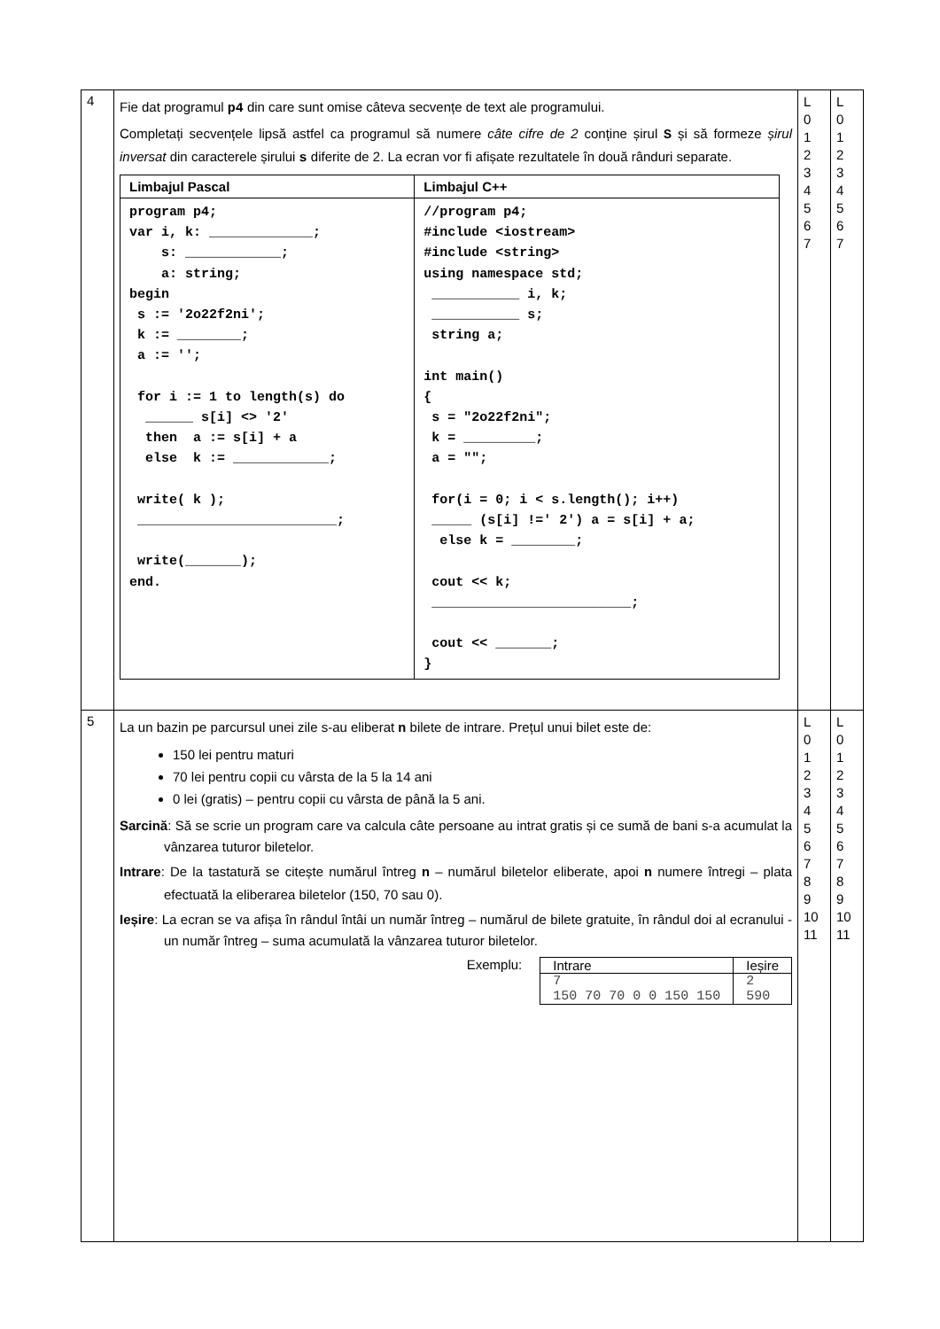| 4 | Fie dat programul p4 din care sunt omise câteva secvențe de text ale programului. Completați secvențele lipsă astfel ca programul să numere câte cifre de 2 conține șirul S și să formeze șirul inversat din caracterele șirului s diferite de 2. La ecran vor fi afișate rezultatele în două rânduri separate. / Limbajul Pascal / Limbajul C++ / / --- / --- / / program p4; var i, k: _____________; s: ____________; a: string; begin s := '2o22f2ni'; k := ________; a := ''; for i := 1 to length(s) do ______ s[i] <> '2' then a := s[i] + a else k := ____________; write( k ); _________________________; write(_______); end. / //program p4; #include <iostream> #include <string> using namespace std; ___________ i, k; ___________ s; string a; int main() { s = "2o22f2ni"; k = _________; a = ""; for(i = 0; i < s.length(); i++) _____ (s[i] !=' 2') a = s[i] + a; else k = ________; cout << k; _________________________; cout << _______; } / | L 0 1 2 3 4 5 6 7 | L 0 1 2 3 4 5 6 7 |
| 5 | La un bazin pe parcursul unei zile s-au eliberat n bilete de intrare. Prețul unui bilet este de: 150 lei pentru maturi 70 lei pentru copii cu vârsta de la 5 la 14 ani 0 lei (gratis) – pentru copii cu vârsta de până la 5 ani. Sarcină : Să se scrie un program care va calcula câte persoane au intrat gratis și ce sumă de bani s-a acumulat la vânzarea tuturor biletelor. Intrare : De la tastatură se citește numărul întreg n – numărul biletelor eliberate, apoi n numere întregi – plata efectuată la eliberarea biletelor (150, 70 sau 0). Ieșire : La ecran se va afișa în rândul întâi un număr întreg – numărul de bilete gratuite, în rândul doi al ecranului - un număr întreg – suma acumulată la vânzarea tuturor biletelor. Exemplu: / Intrare / Ieșire / / 7 150 70 70 0 0 150 150 / 2 590 / | L 0 1 2 3 4 5 6 7 8 9 10 11 | L 0 1 2 3 4 5 6 7 8 9 10 11 |